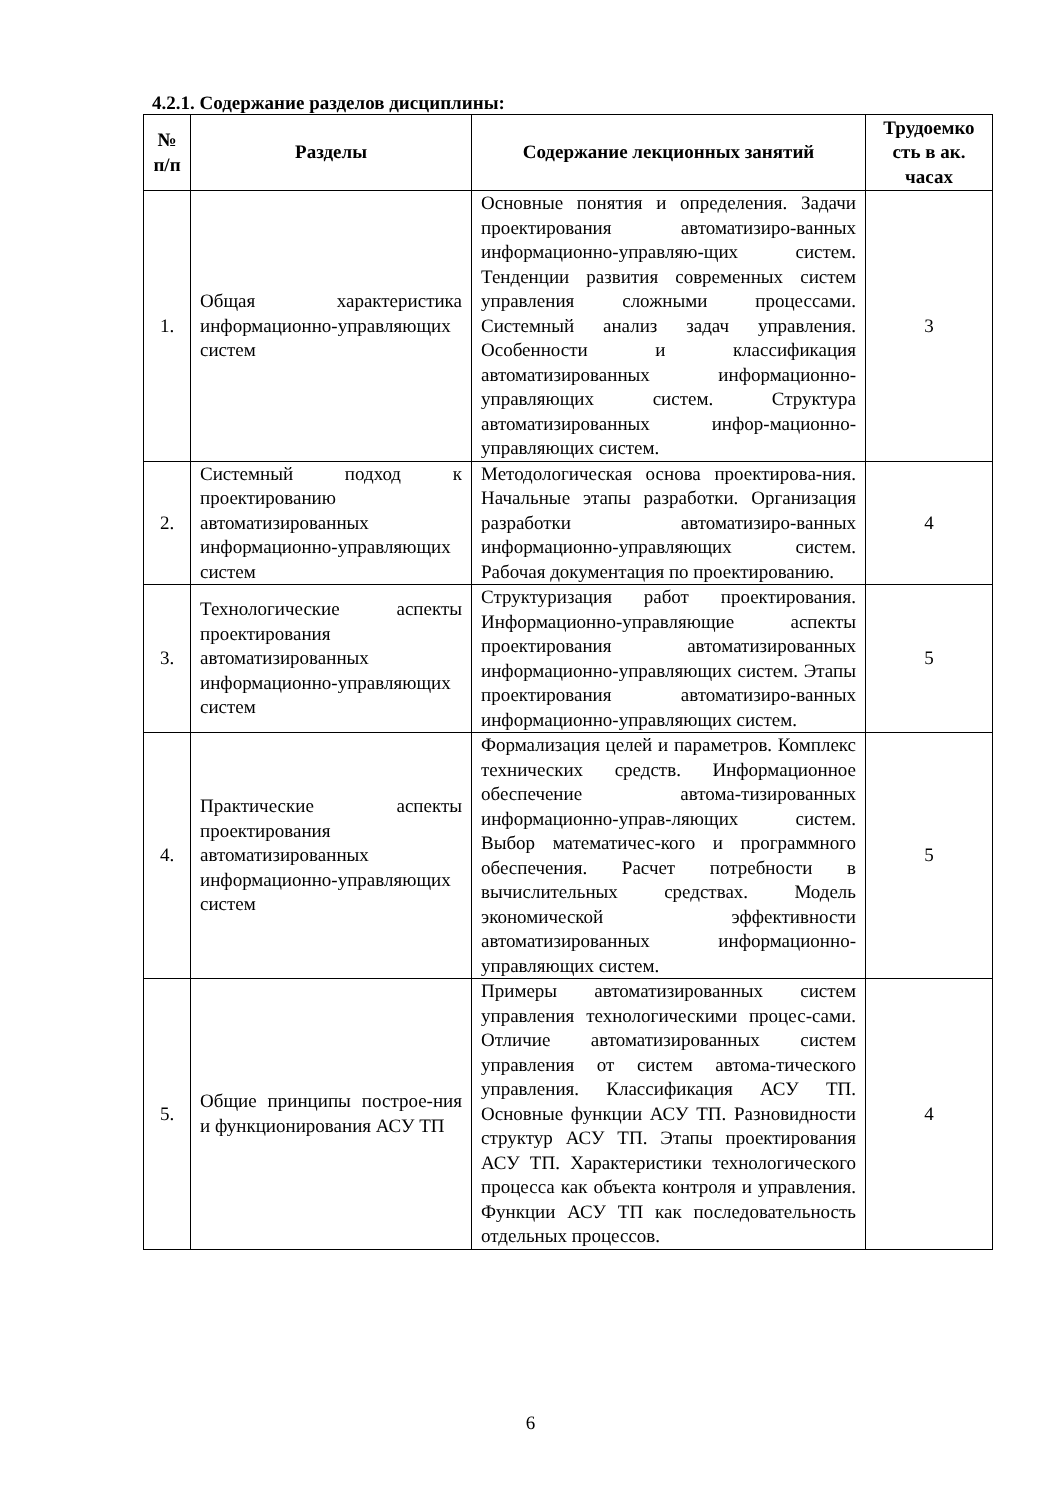4.2.1. Содержание разделов дисциплины:
| № п/п | Разделы | Содержание лекционных занятий | Трудоемко сть в ак. часах |
| --- | --- | --- | --- |
| 1. | Общая характеристика информационно-управляющих систем | Основные понятия и определения. Задачи проектирования автоматизиро-ванных информационно-управляю-щих систем. Тенденции развития современных систем управления сложными процессами. Системный анализ задач управления. Особенности и классификация автоматизированных информационно-управляющих систем. Структура автоматизированных инфор-мационно-управляющих систем. | 3 |
| 2. | Системный подход к проектированию автоматизированных информационно-управляющих систем | Методологическая основа проектирова-ния. Начальные этапы разработки. Организация разработки автоматизиро-ванных информационно-управляющих систем. Рабочая документация по проектированию. | 4 |
| 3. | Технологические аспекты проектирования автоматизированных информационно-управляющих систем | Структуризация работ проектирования. Информационно-управляющие аспекты проектирования автоматизированных информационно-управляющих систем. Этапы проектирования автоматизиро-ванных информационно-управляющих систем. | 5 |
| 4. | Практические аспекты проектирования автоматизированных информационно-управляющих систем | Формализация целей и параметров. Комплекс технических средств. Информационное обеспечение автома-тизированных информационно-управ-ляющих систем. Выбор математичес-кого и программного обеспечения. Расчет потребности в вычислительных средствах. Модель экономической эффективности автоматизированных информационно-управляющих систем. | 5 |
| 5. | Общие принципы построе-ния и функционирования АСУ ТП | Примеры автоматизированных систем управления технологическими процес-сами. Отличие автоматизированных систем управления от систем автома-тического управления. Классификация АСУ ТП. Основные функции АСУ ТП. Разновидности структур АСУ ТП. Этапы проектирования АСУ ТП. Характеристики технологического процесса как объекта контроля и управления. Функции АСУ ТП как последовательность отдельных процессов. | 4 |
6